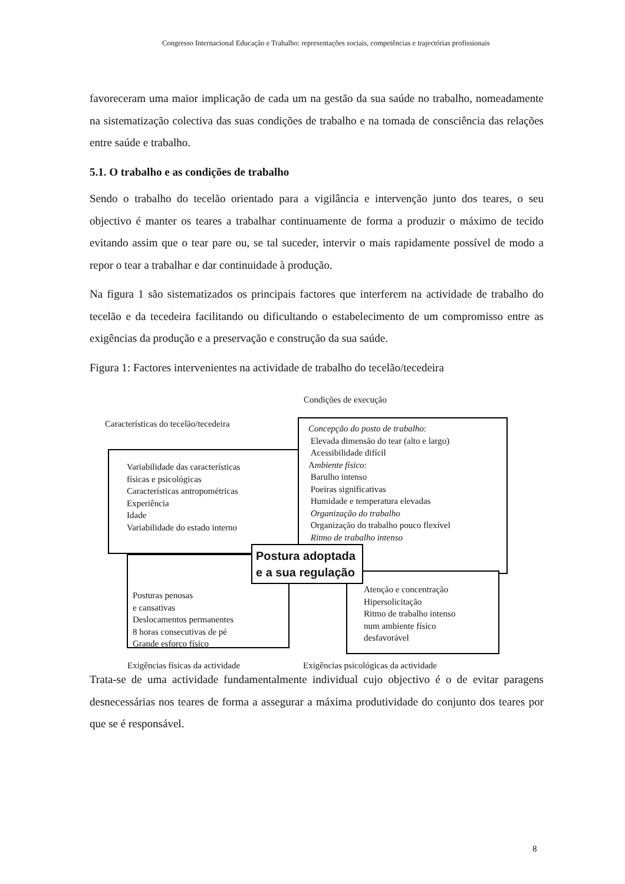Congresso Internacional Educação e Trabalho: representações sociais, competências e trajectórias profissionais
favoreceram uma maior implicação de cada um na gestão da sua saúde no trabalho, nomeadamente na sistematização colectiva das suas condições de trabalho e na tomada de consciência das relações entre saúde e trabalho.
5.1. O trabalho e as condições de trabalho
Sendo o trabalho do tecelão orientado para a vigilância e intervenção junto dos teares, o seu objectivo é manter os teares a trabalhar continuamente de forma a produzir o máximo de tecido evitando assim que o tear pare ou, se tal suceder, intervir o mais rapidamente possível de modo a repor o tear a trabalhar e dar continuidade à produção.
Na figura 1 são sistematizados os principais factores que interferem na actividade de trabalho do tecelão e da tecedeira facilitando ou dificultando o estabelecimento de um compromisso entre as exigências da produção e a preservação e construção da sua saúde.
Figura 1: Factores intervenientes na actividade de trabalho do tecelão/tecedeira
Condições de execução
Características do tecelão/tecedeira
Variabilidade das características
físicas e psicológicas
Características antropométricas
Experiência
Idade
Variabilidade do estado interno
Concepção do posto de trabalho:
Elevada dimensão do tear (alto e largo)
Acessibilidade difícil
Ambiente físico:
Barulho intenso
Poeiras significativas
Humidade e temperatura elevadas
Organização do trabalho
Organização do trabalho pouco flexível
Ritmo de trabalho intenso
Posturas penosas
e cansativas
Deslocamentos permanentes
8 horas consecutivas de pé
Grande esforço físico
Atenção e concentração
Hipersolicitação
Ritmo de trabalho intenso
num ambiente físico
desfavorável
Postura adoptada
e a sua regulação
Exigências físicas da actividade Exigências psicológicas da actividade
Trata-se de uma actividade fundamentalmente individual cujo objectivo é o de evitar paragens desnecessárias nos teares de forma a assegurar a máxima produtividade do conjunto dos teares por que se é responsável.
8